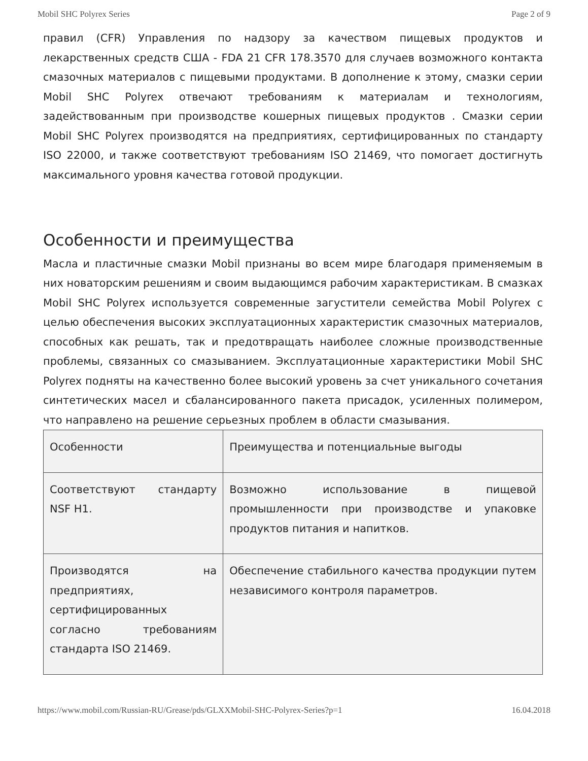Mobil SHC Polyrex Series Page 2 of 9
правил (CFR) Управления по надзору за качеством пищевых продуктов и лекарственных средств США - FDA 21 CFR 178.3570 для случаев возможного контакта смазочных материалов с пищевыми продуктами. В дополнение к этому, смазки серии Mobil SHC Polyrex отвечают требованиям к материалам и технологиям, задействованным при производстве кошерных пищевых продуктов . Смазки серии Mobil SHC Polyrex производятся на предприятиях, сертифицированных по стандарту ISO 22000, и также соответствуют требованиям ISO 21469, что помогает достигнуть максимального уровня качества готовой продукции.
Особенности и преимущества
Масла и пластичные смазки Mobil признаны во всем мире благодаря применяемым в них новаторским решениям и своим выдающимся рабочим характеристикам. В смазках Mobil SHC Polyrex используется современные загустители семейства Mobil Polyrex с целью обеспечения высоких эксплуатационных характеристик смазочных материалов, способных как решать, так и предотвращать наиболее сложные производственные проблемы, связанных со смазыванием. Эксплуатационные характеристики Mobil SHC Polyrex подняты на качественно более высокий уровень за счет уникального сочетания синтетических масел и сбалансированного пакета присадок, усиленных полимером, что направлено на решение серьезных проблем в области смазывания.
| Особенности | Преимущества и потенциальные выгоды |
| Соответствуют стандарту NSF H1. | Возможно использование в пищевой промышленности при производстве и упаковке продуктов питания и напитков. |
| Производятся на предприятиях, сертифицированных согласно требованиям стандарта ISO 21469. | Обеспечение стабильного качества продукции путем независимого контроля параметров. |
https://www.mobil.com/Russian-RU/Grease/pds/GLXXMobil-SHC-Polyrex-Series?p=1 16.04.2018